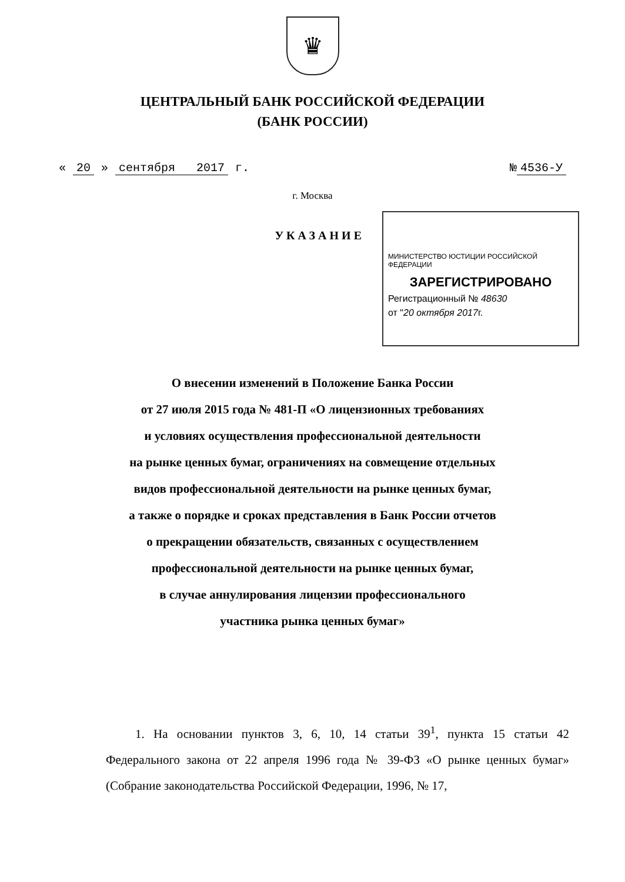♛
ЦЕНТРАЛЬНЫЙ БАНК РОССИЙСКОЙ ФЕДЕРАЦИИ
(БАНК РОССИИ)
« 20 » сентября 2017 г. № 4536-У
г. Москва
УКАЗАНИЕ
МИНИСТЕРСТВО ЮСТИЦИИ РОССИЙСКОЙ ФЕДЕРАЦИИ
ЗАРЕГИСТРИРОВАНО
Регистрационный № 48630
от "20 октября 2017г.
О внесении изменений в Положение Банка России
от 27 июля 2015 года № 481-П «О лицензионных требованиях
и условиях осуществления профессиональной деятельности
на рынке ценных бумаг, ограничениях на совмещение отдельных
видов профессиональной деятельности на рынке ценных бумаг,
а также о порядке и сроках представления в Банк России отчетов
о прекращении обязательств, связанных с осуществлением
профессиональной деятельности на рынке ценных бумаг,
в случае аннулирования лицензии профессионального
участника рынка ценных бумаг»
1. На основании пунктов 3, 6, 10, 14 статьи 39<sup>1</sup>, пункта 15 статьи 42 Федерального закона от 22 апреля 1996 года № 39-ФЗ «О рынке ценных бумаг» (Собрание законодательства Российской Федерации, 1996, № 17,